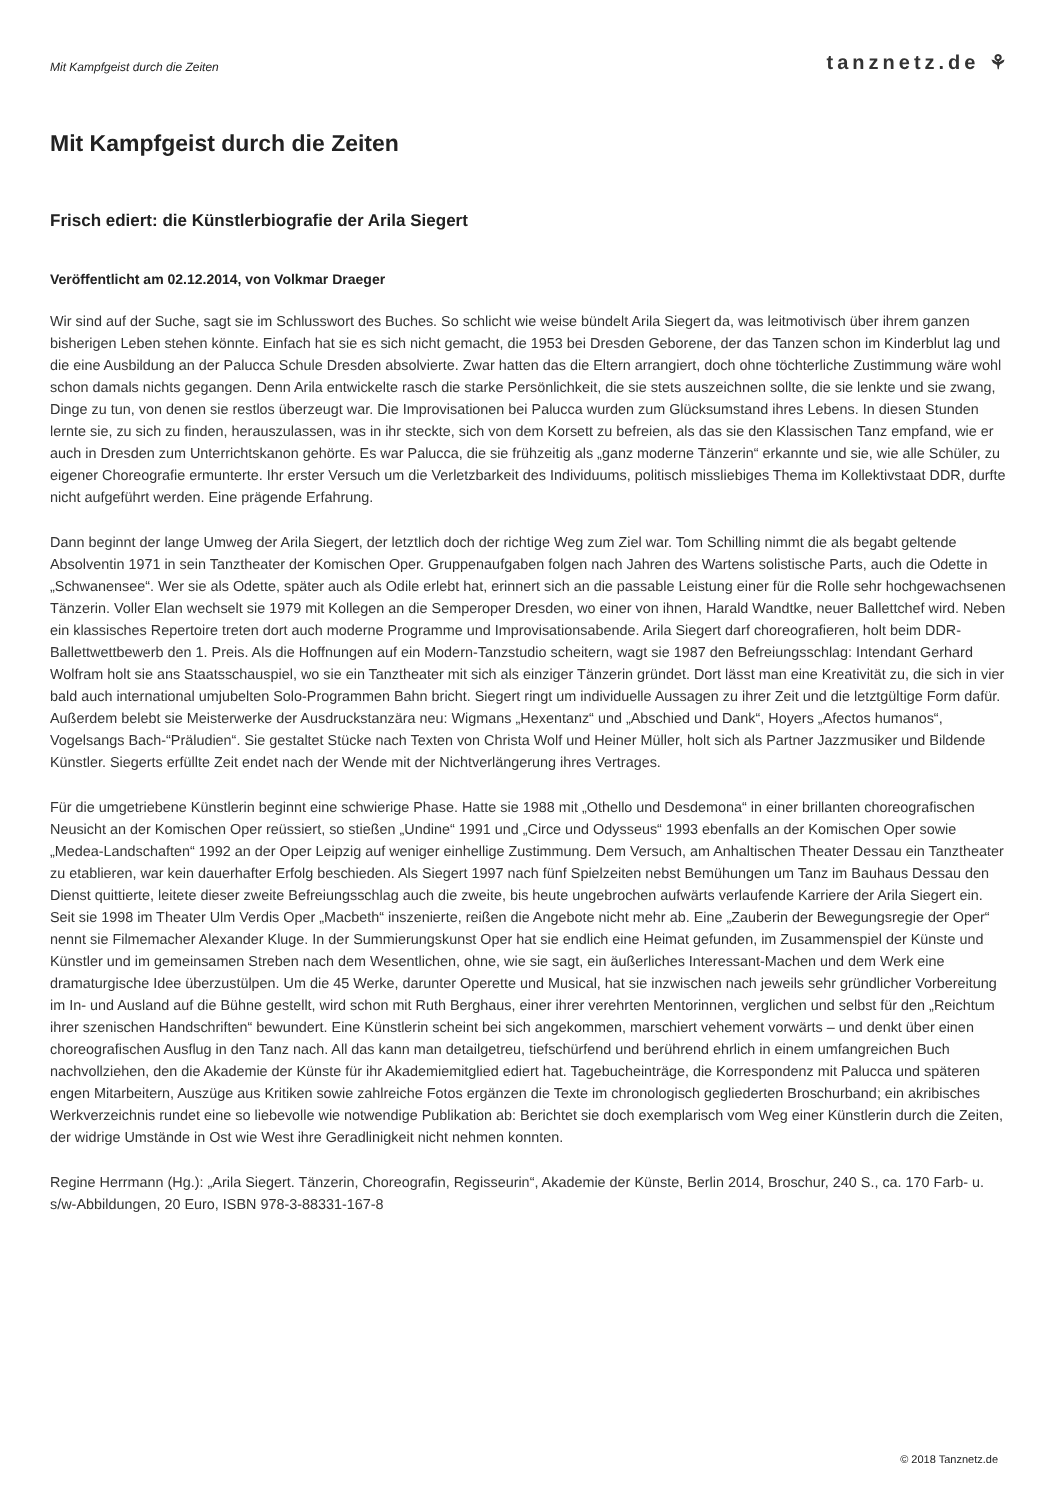Mit Kampfgeist durch die Zeiten tanznetz.de ⚘
Mit Kampfgeist durch die Zeiten
Frisch ediert: die Künstlerbiografie der Arila Siegert
Veröffentlicht am 02.12.2014, von Volkmar Draeger
Wir sind auf der Suche, sagt sie im Schlusswort des Buches. So schlicht wie weise bündelt Arila Siegert da, was leitmotivisch über ihrem ganzen bisherigen Leben stehen könnte. Einfach hat sie es sich nicht gemacht, die 1953 bei Dresden Geborene, der das Tanzen schon im Kinderblut lag und die eine Ausbildung an der Palucca Schule Dresden absolvierte. Zwar hatten das die Eltern arrangiert, doch ohne töchterliche Zustimmung wäre wohl schon damals nichts gegangen. Denn Arila entwickelte rasch die starke Persönlichkeit, die sie stets auszeichnen sollte, die sie lenkte und sie zwang, Dinge zu tun, von denen sie restlos überzeugt war. Die Improvisationen bei Palucca wurden zum Glücksumstand ihres Lebens. In diesen Stunden lernte sie, zu sich zu finden, herauszulassen, was in ihr steckte, sich von dem Korsett zu befreien, als das sie den Klassischen Tanz empfand, wie er auch in Dresden zum Unterrichtskanon gehörte. Es war Palucca, die sie frühzeitig als „ganz moderne Tänzerin“ erkannte und sie, wie alle Schüler, zu eigener Choreografie ermunterte. Ihr erster Versuch um die Verletzbarkeit des Individuums, politisch missliebiges Thema im Kollektivstaat DDR, durfte nicht aufgeführt werden. Eine prägende Erfahrung.
Dann beginnt der lange Umweg der Arila Siegert, der letztlich doch der richtige Weg zum Ziel war. Tom Schilling nimmt die als begabt geltende Absolventin 1971 in sein Tanztheater der Komischen Oper. Gruppenaufgaben folgen nach Jahren des Wartens solistische Parts, auch die Odette in „Schwanensee“. Wer sie als Odette, später auch als Odile erlebt hat, erinnert sich an die passable Leistung einer für die Rolle sehr hochgewachsenen Tänzerin. Voller Elan wechselt sie 1979 mit Kollegen an die Semperoper Dresden, wo einer von ihnen, Harald Wandtke, neuer Ballettchef wird. Neben ein klassisches Repertoire treten dort auch moderne Programme und Improvisationsabende. Arila Siegert darf choreografieren, holt beim DDR-Ballettwettbewerb den 1. Preis. Als die Hoffnungen auf ein Modern-Tanzstudio scheitern, wagt sie 1987 den Befreiungsschlag: Intendant Gerhard Wolfram holt sie ans Staatsschauspiel, wo sie ein Tanztheater mit sich als einziger Tänzerin gründet. Dort lässt man eine Kreativität zu, die sich in vier bald auch international umjubelten Solo-Programmen Bahn bricht. Siegert ringt um individuelle Aussagen zu ihrer Zeit und die letztgültige Form dafür. Außerdem belebt sie Meisterwerke der Ausdruckstanzära neu: Wigmans „Hexentanz“ und „Abschied und Dank“, Hoyers „Afectos humanos“, Vogelsangs Bach-“Präludien“. Sie gestaltet Stücke nach Texten von Christa Wolf und Heiner Müller, holt sich als Partner Jazzmusiker und Bildende Künstler. Siegerts erfüllte Zeit endet nach der Wende mit der Nichtverlängerung ihres Vertrages.
Für die umgetriebene Künstlerin beginnt eine schwierige Phase. Hatte sie 1988 mit „Othello und Desdemona“ in einer brillanten choreografischen Neusicht an der Komischen Oper reüssiert, so stießen „Undine“ 1991 und „Circe und Odysseus“ 1993 ebenfalls an der Komischen Oper sowie „Medea-Landschaften“ 1992 an der Oper Leipzig auf weniger einhellige Zustimmung. Dem Versuch, am Anhaltischen Theater Dessau ein Tanztheater zu etablieren, war kein dauerhafter Erfolg beschieden. Als Siegert 1997 nach fünf Spielzeiten nebst Bemühungen um Tanz im Bauhaus Dessau den Dienst quittierte, leitete dieser zweite Befreiungsschlag auch die zweite, bis heute ungebrochen aufwärts verlaufende Karriere der Arila Siegert ein. Seit sie 1998 im Theater Ulm Verdis Oper „Macbeth“ inszenierte, reißen die Angebote nicht mehr ab. Eine „Zauberin der Bewegungsregie der Oper“ nennt sie Filmemacher Alexander Kluge. In der Summierungskunst Oper hat sie endlich eine Heimat gefunden, im Zusammenspiel der Künste und Künstler und im gemeinsamen Streben nach dem Wesentlichen, ohne, wie sie sagt, ein äußerliches Interessant-Machen und dem Werk eine dramaturgische Idee überzustülpen. Um die 45 Werke, darunter Operette und Musical, hat sie inzwischen nach jeweils sehr gründlicher Vorbereitung im In- und Ausland auf die Bühne gestellt, wird schon mit Ruth Berghaus, einer ihrer verehrten Mentorinnen, verglichen und selbst für den „Reichtum ihrer szenischen Handschriften“ bewundert. Eine Künstlerin scheint bei sich angekommen, marschiert vehement vorwärts – und denkt über einen choreografischen Ausflug in den Tanz nach. All das kann man detailgetreu, tiefschürfend und berührend ehrlich in einem umfangreichen Buch nachvollziehen, den die Akademie der Künste für ihr Akademiemitglied ediert hat. Tagebucheinträge, die Korrespondenz mit Palucca und späteren engen Mitarbeitern, Auszüge aus Kritiken sowie zahlreiche Fotos ergänzen die Texte im chronologisch gegliederten Broschurband; ein akribisches Werkverzeichnis rundet eine so liebevolle wie notwendige Publikation ab: Berichtet sie doch exemplarisch vom Weg einer Künstlerin durch die Zeiten, der widrige Umstände in Ost wie West ihre Geradlinigkeit nicht nehmen konnten.
Regine Herrmann (Hg.): „Arila Siegert. Tänzerin, Choreografin, Regisseurin“, Akademie der Künste, Berlin 2014, Broschur, 240 S., ca. 170 Farb- u. s/w-Abbildungen, 20 Euro, ISBN 978-3-88331-167-8
© 2018 Tanznetz.de